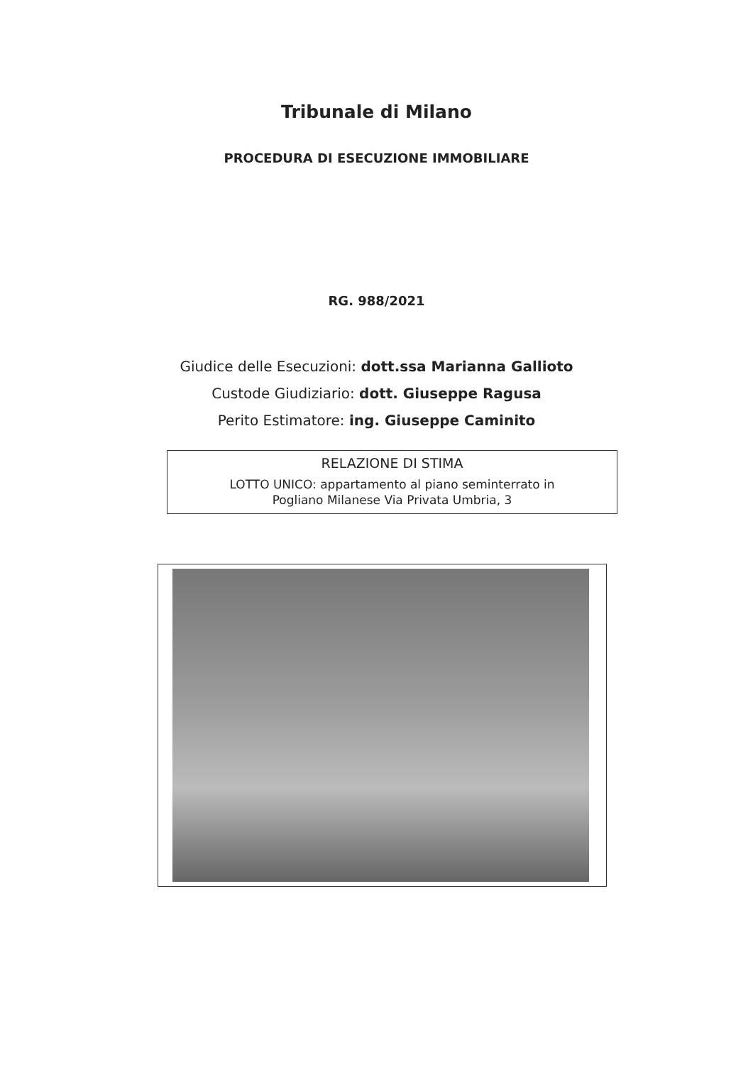Tribunale di Milano
PROCEDURA DI ESECUZIONE IMMOBILIARE
RG. 988/2021
Giudice delle Esecuzioni: dott.ssa Marianna Gallioto
Custode Giudiziario: dott. Giuseppe Ragusa
Perito Estimatore: ing. Giuseppe Caminito
RELAZIONE DI STIMA
LOTTO UNICO: appartamento al piano seminterrato in
Pogliano Milanese Via Privata Umbria, 3